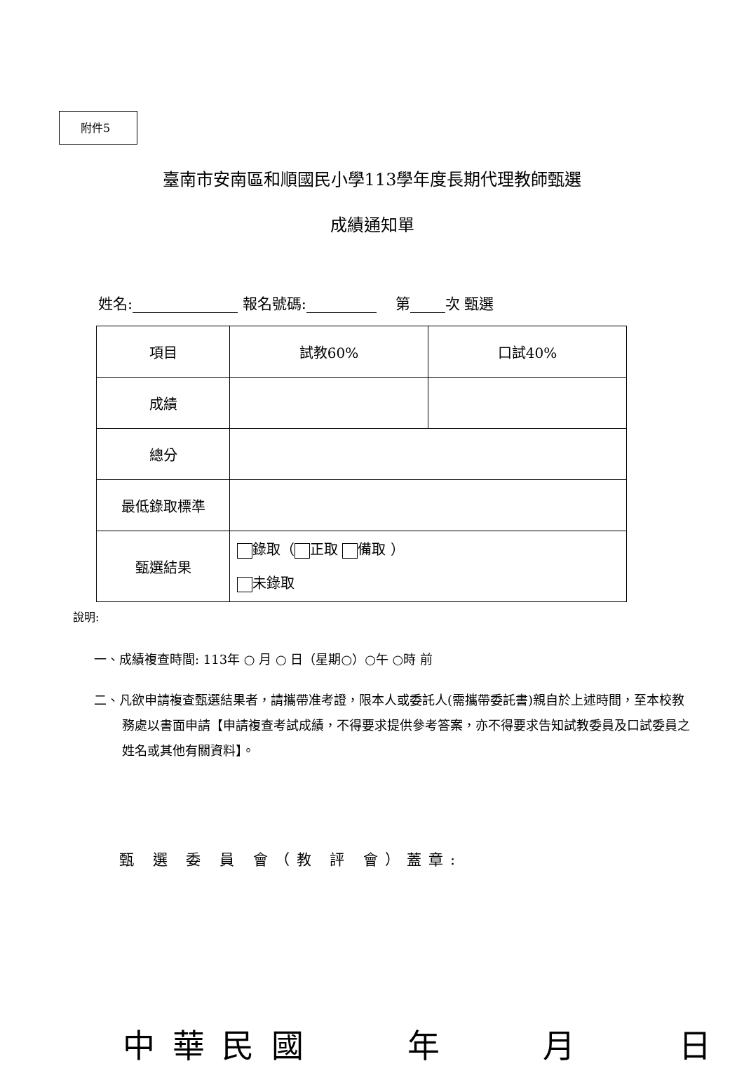附件5
臺南市安南區和順國民小學113學年度長期代理教師甄選
成績通知單
姓名: 報名號碼: 第 次 甄選
| 項目 | 試教60% | 口試40% |
| 成績 | | |
| 總分 | | |
| 最低錄取標準 | | |
| 甄選結果 | 錄取（ 正取 備取 ） 未錄取 | |
說明:
一、成績複查時間: 113年 ○ 月 ○ 日（星期○）○午 ○時 前
二、凡欲申請複查甄選結果者，請攜帶准考證，限本人或委託人(需攜帶委託書)親自於上述時間，至本校教務處以書面申請【申請複查考試成績，不得要求提供參考答案，亦不得要求告知試教委員及口試委員之姓名或其他有關資料】。
甄 選 委 員 會（教 評 會）蓋章:
中 華 民 國 年 月 日